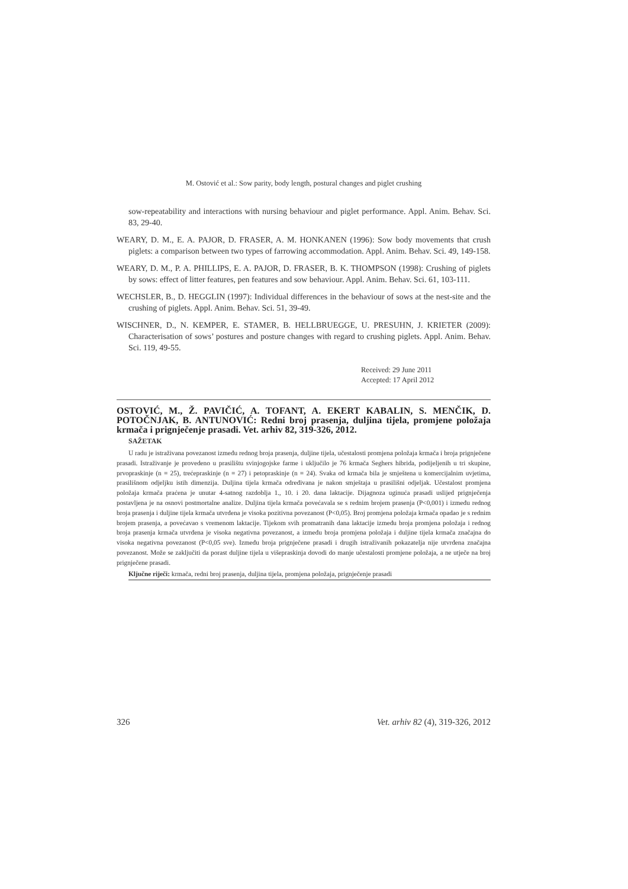M. Ostović et al.: Sow parity, body length, postural changes and piglet crushing
sow-repeatability and interactions with nursing behaviour and piglet performance. Appl. Anim. Behav. Sci. 83, 29-40.
WEARY, D. M., E. A. PAJOR, D. FRASER, A. M. HONKANEN (1996): Sow body movements that crush piglets: a comparison between two types of farrowing accommodation. Appl. Anim. Behav. Sci. 49, 149-158.
WEARY, D. M., P. A. PHILLIPS, E. A. PAJOR, D. FRASER, B. K. THOMPSON (1998): Crushing of piglets by sows: effect of litter features, pen features and sow behaviour. Appl. Anim. Behav. Sci. 61, 103-111.
WECHSLER, B., D. HEGGLIN (1997): Individual differences in the behaviour of sows at the nest-site and the crushing of piglets. Appl. Anim. Behav. Sci. 51, 39-49.
WISCHNER, D., N. KEMPER, E. STAMER, B. HELLBRUEGGE, U. PRESUHN, J. KRIETER (2009): Characterisation of sows’ postures and posture changes with regard to crushing piglets. Appl. Anim. Behav. Sci. 119, 49-55.
Received: 29 June 2011
Accepted: 17 April 2012
OSTOVIĆ, M., Ž. PAVIČIĆ, A. TOFANT, A. EKERT KABALIN, S. MENČIK, D. POTOČNJAK, B. ANTUNOVIĆ: Redni broj prasenja, duljina tijela, promjene položaja krmača i prignječenje prasadi. Vet. arhiv 82, 319-326, 2012.
SAŽETAK
U radu je istraživana povezanost između rednog broja prasenja, duljine tijela, učestalosti promjena položaja krmača i broja prignječene prasadi. Istraživanje je provedeno u prasilištu svinjogojske farme i uključilo je 76 krmača Seghers hibrida, podijeljenih u tri skupine, prvopraskinje (n = 25), trećepraskinje (n = 27) i petopraskinje (n = 24). Svaka od krmača bila je smještena u komercijalnim uvjetima, prasilišnom odjeljku istih dimenzija. Duljina tijela krmača određivana je nakon smještaja u prasilišni odjeljak. Učestalost promjena položaja krmača praćena je unutar 4-satnog razdoblja 1., 10. i 20. dana laktacije. Dijagnoza uginuća prasadi uslijed prignječenja postavljena je na osnovi postmortalne analize. Duljina tijela krmača povećavala se s rednim brojem prasenja (P<0,001) i između rednog broja prasenja i duljine tijela krmača utvrđena je visoka pozitivna povezanost (P<0,05). Broj promjena položaja krmača opadao je s rednim brojem prasenja, a povećavao s vremenom laktacije. Tijekom svih promatranih dana laktacije između broja promjena položaja i rednog broja prasenja krmača utvrđena je visoka negativna povezanost, a između broja promjena položaja i duljine tijela krmača značajna do visoka negativna povezanost (P<0,05 sve). Između broja prignječene prasadi i drugih istraživanih pokazatelja nije utvrđena značajna povezanost. Može se zaključiti da porast duljine tijela u višepraskinja dovodi do manje učestalosti promjene položaja, a ne utječe na broj prignječene prasadi.
Ključne riječi: krmača, redni broj prasenja, duljina tijela, promjena položaja, prignječenje prasadi
326 Vet. arhiv 82 (4), 319-326, 2012